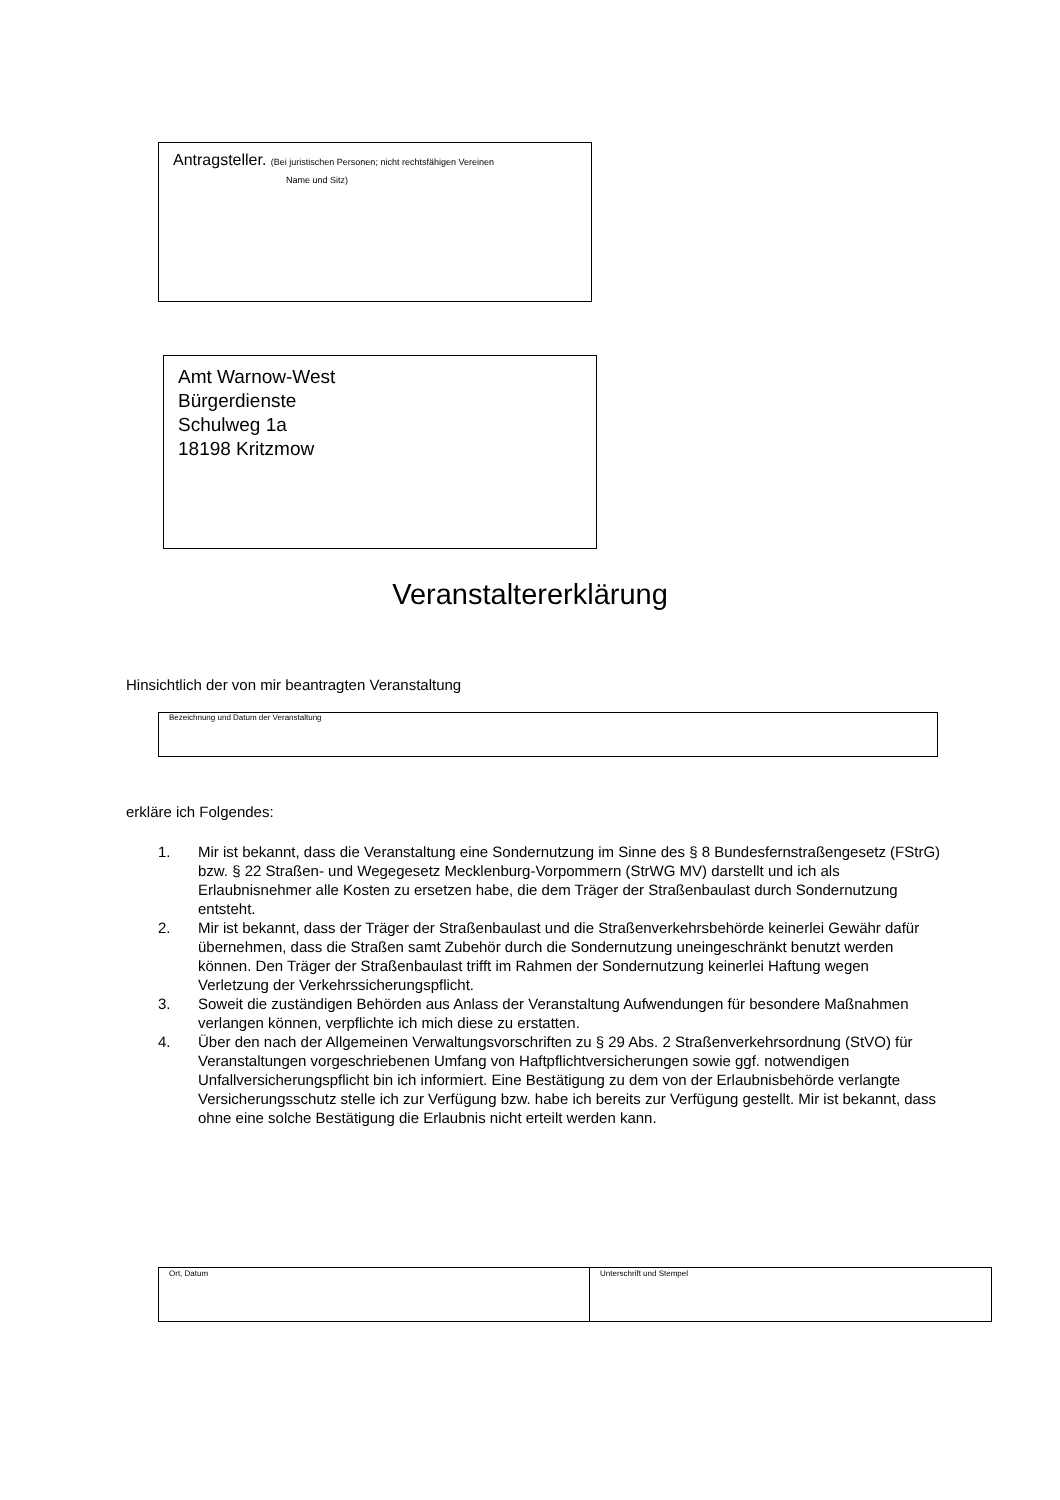Antragsteller. (Bei juristischen Personen; nicht rechtsfähigen Vereinen
Name und Sitz)
Amt Warnow-West
Bürgerdienste
Schulweg 1a
18198 Kritzmow
Veranstaltererklärung
Hinsichtlich der von mir beantragten Veranstaltung
Bezeichnung und Datum der Veranstaltung
erkläre ich Folgendes:
1. Mir ist bekannt, dass die Veranstaltung eine Sondernutzung im Sinne des § 8 Bundesfernstraßengesetz (FStrG) bzw. § 22 Straßen- und Wegegesetz Mecklenburg-Vorpommern (StrWG MV) darstellt und ich als Erlaubnisnehmer alle Kosten zu ersetzen habe, die dem Träger der Straßenbaulast durch Sondernutzung entsteht.
2. Mir ist bekannt, dass der Träger der Straßenbaulast und die Straßenverkehrsbehörde keinerlei Gewähr dafür übernehmen, dass die Straßen samt Zubehör durch die Sondernutzung uneingeschränkt benutzt werden können. Den Träger der Straßenbaulast trifft im Rahmen der Sondernutzung keinerlei Haftung wegen Verletzung der Verkehrssicherungspflicht.
3. Soweit die zuständigen Behörden aus Anlass der Veranstaltung Aufwendungen für besondere Maßnahmen verlangen können, verpflichte ich mich diese zu erstatten.
4. Über den nach der Allgemeinen Verwaltungsvorschriften zu § 29 Abs. 2 Straßenverkehrsordnung (StVO) für Veranstaltungen vorgeschriebenen Umfang von Haftpflichtversicherungen sowie ggf. notwendigen Unfallversicherungspflicht bin ich informiert. Eine Bestätigung zu dem von der Erlaubnisbehörde verlangte Versicherungsschutz stelle ich zur Verfügung bzw. habe ich bereits zur Verfügung gestellt. Mir ist bekannt, dass ohne eine solche Bestätigung die Erlaubnis nicht erteilt werden kann.
Ort, Datum Unterschrift und Stempel